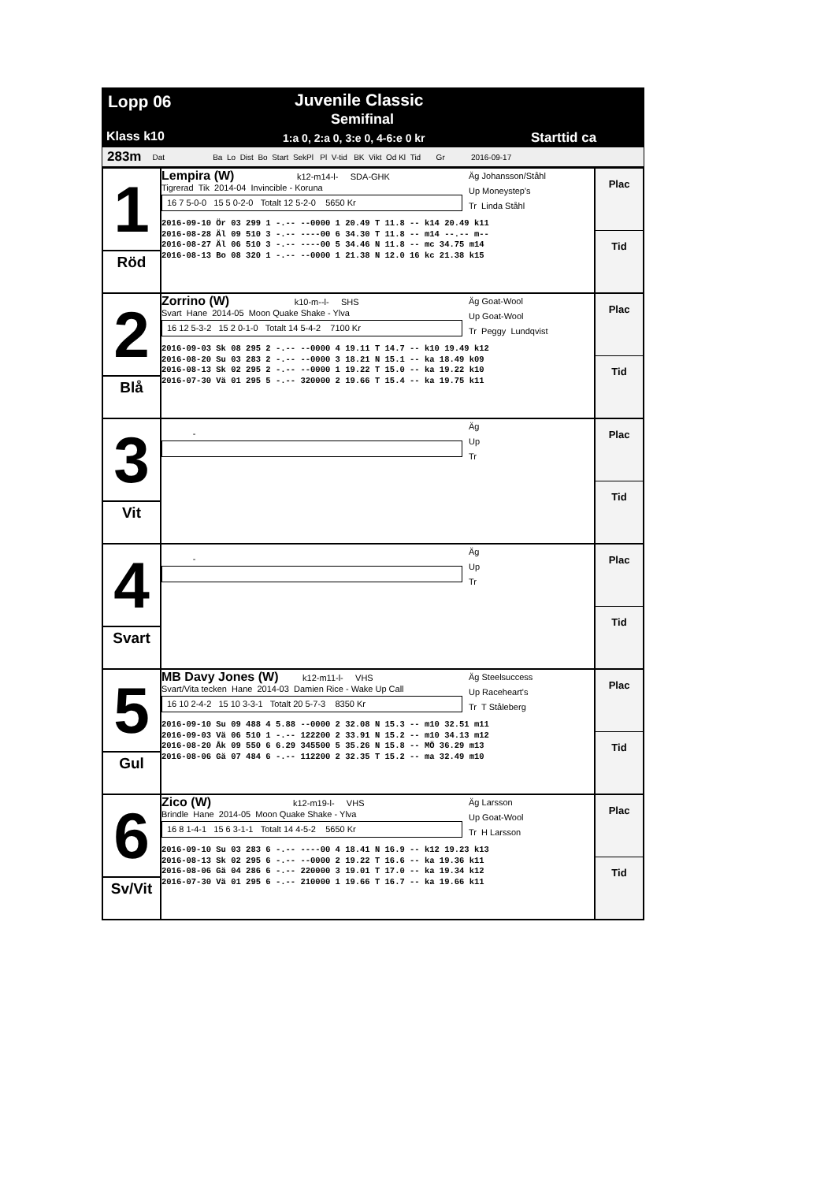Lopp 06 Juvenile Classic
Semifinal
Klass k10
1:a 0, 2:a 0, 3:e 0, 4-6:e 0 kr
Starttid ca
283m Dat Ba Lo Dist Bo Start SekPl Pl V-tid BK Vikt Od Kl Tid Gr 2016-09-17
| 1 Röd | Lempira (W) k12-m14-l- SDA-GHK Tigrerad Tik 2014-04 Invincible - Koruna 16 7 5-0-0 15 5 0-2-0 Totalt 12 5-2-0 5650 Kr Äg Johansson/Ståhl Up Moneystep's Tr Linda Ståhl 2016-09-10 Ör 03 299 1 -.-- --0000 1 20.49 T 11.8 -- k14 20.49 k11 2016-08-28 Äl 09 510 3 -.-- ----00 6 34.30 T 11.8 -- m14 --.-- m-- 2016-08-27 Äl 06 510 3 -.-- ----00 5 34.46 N 11.8 -- mc 34.75 m14 2016-08-13 Bo 08 320 1 -.-- --0000 1 21.38 N 12.0 16 kc 21.38 k15 | Plac Tid |
| 2 Blå | Zorrino (W) k10-m--l- SHS Svart Hane 2014-05 Moon Quake Shake - Ylva 16 12 5-3-2 15 2 0-1-0 Totalt 14 5-4-2 7100 Kr Äg Goat-Wool Up Goat-Wool Tr Peggy Lundqvist 2016-09-03 Sk 08 295 2 -.-- --0000 4 19.11 T 14.7 -- k10 19.49 k12 2016-08-20 Su 03 283 2 -.-- --0000 3 18.21 N 15.1 -- ka 18.49 k09 2016-08-13 Sk 02 295 2 -.-- --0000 1 19.22 T 15.0 -- ka 19.22 k10 2016-07-30 Vä 01 295 5 -.-- 320000 2 19.66 T 15.4 -- ka 19.75 k11 | Plac Tid |
| 3 Vit | - Äg Up Tr | Plac Tid |
| 4 Svart | - Äg Up Tr | Plac Tid |
| 5 Gul | MB Davy Jones (W) k12-m11-l- VHS Svart/Vita tecken Hane 2014-03 Damien Rice - Wake Up Call 16 10 2-4-2 15 10 3-3-1 Totalt 20 5-7-3 8350 Kr Äg Steelsuccess Up Raceheart's Tr T Ståleberg 2016-09-10 Su 09 488 4 5.88 --0000 2 32.08 N 15.3 -- m10 32.51 m11 2016-09-03 Vä 06 510 1 -.-- 122200 2 33.91 N 15.2 -- m10 34.13 m12 2016-08-20 Åk 09 550 6 6.29 345500 5 35.26 N 15.8 -- MÖ 36.29 m13 2016-08-06 Gä 07 484 6 -.-- 112200 2 32.35 T 15.2 -- ma 32.49 m10 | Plac Tid |
| 6 Sv/Vit | Zico (W) k12-m19-l- VHS Brindle Hane 2014-05 Moon Quake Shake - Ylva 16 8 1-4-1 15 6 3-1-1 Totalt 14 4-5-2 5650 Kr Äg Larsson Up Goat-Wool Tr H Larsson 2016-09-10 Su 03 283 6 -.-- ----00 4 18.41 N 16.9 -- k12 19.23 k13 2016-08-13 Sk 02 295 6 -.-- --0000 2 19.22 T 16.6 -- ka 19.36 k11 2016-08-06 Gä 04 286 6 -.-- 220000 3 19.01 T 17.0 -- ka 19.34 k12 2016-07-30 Vä 01 295 6 -.-- 210000 1 19.66 T 16.7 -- ka 19.66 k11 | Plac Tid |